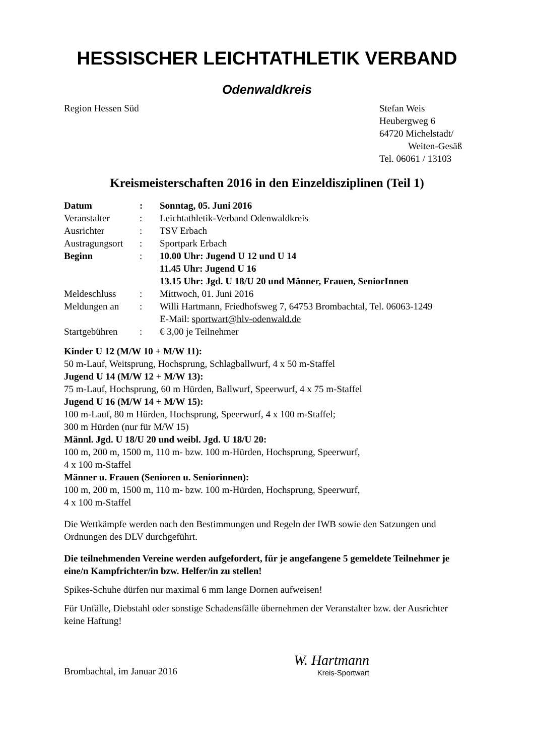HESSISCHER LEICHTATHLETIK VERBAND
Odenwaldkreis
Region Hessen Süd Stefan Weis
Heubergweg 6
64720 Michelstadt/
Weiten-Gesäß
Tel. 06061 / 13103
Kreismeisterschaften 2016 in den Einzeldisziplinen (Teil 1)
| Datum | : | Sonntag, 05. Juni 2016 |
| Veranstalter | : | Leichtathletik-Verband Odenwaldkreis |
| Ausrichter | : | TSV Erbach |
| Austragungsort | : | Sportpark Erbach |
| Beginn | : | 10.00 Uhr: Jugend U 12 und U 14 11.45 Uhr: Jugend U 16 13.15 Uhr: Jgd. U 18/U 20 und Männer, Frauen, SeniorInnen |
| Meldeschluss | : | Mittwoch, 01. Juni 2016 |
| Meldungen an | : | Willi Hartmann, Friedhofsweg 7, 64753 Brombachtal, Tel. 06063-1249 E-Mail: sportwart@hlv-odenwald.de |
| Startgebühren | : | € 3,00 je Teilnehmer |
Kinder U 12 (M/W 10 + M/W 11):
50 m-Lauf, Weitsprung, Hochsprung, Schlagballwurf, 4 x 50 m-Staffel
Jugend U 14 (M/W 12 + M/W 13):
75 m-Lauf, Hochsprung, 60 m Hürden, Ballwurf, Speerwurf, 4 x 75 m-Staffel
Jugend U 16 (M/W 14 + M/W 15):
100 m-Lauf, 80 m Hürden, Hochsprung, Speerwurf, 4 x 100 m-Staffel;
300 m Hürden (nur für M/W 15)
Männl. Jgd. U 18/U 20 und weibl. Jgd. U 18/U 20:
100 m, 200 m, 1500 m, 110 m- bzw. 100 m-Hürden, Hochsprung, Speerwurf,
4 x 100 m-Staffel
Männer u. Frauen (Senioren u. Seniorinnen):
100 m, 200 m, 1500 m, 110 m- bzw. 100 m-Hürden, Hochsprung, Speerwurf,
4 x 100 m-Staffel
Die Wettkämpfe werden nach den Bestimmungen und Regeln der IWB sowie den Satzungen und Ordnungen des DLV durchgeführt.
Die teilnehmenden Vereine werden aufgefordert, für je angefangene 5 gemeldete Teilnehmer je eine/n Kampfrichter/in bzw. Helfer/in zu stellen!
Spikes-Schuhe dürfen nur maximal 6 mm lange Dornen aufweisen!
Für Unfälle, Diebstahl oder sonstige Schadensfälle übernehmen der Veranstalter bzw. der Ausrichter keine Haftung!
Brombachtal, im Januar 2016
W. Hartmann
Kreis-Sportwart